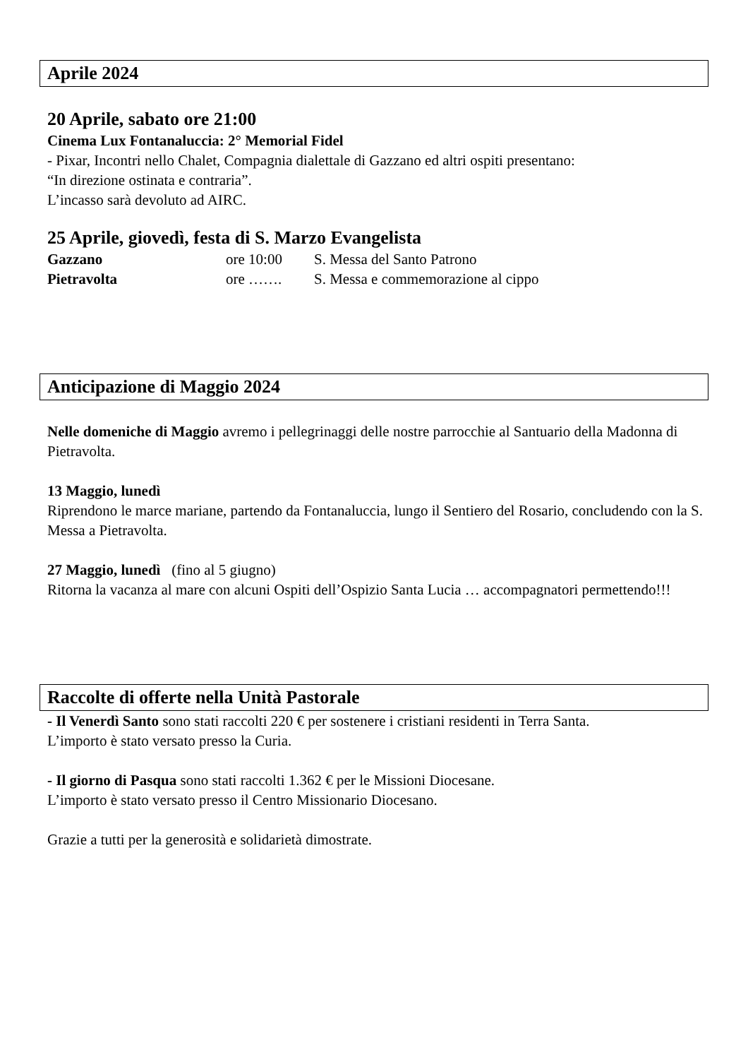Aprile 2024
20 Aprile, sabato ore 21:00
Cinema Lux Fontanaluccia: 2° Memorial Fidel
- Pixar, Incontri nello Chalet, Compagnia dialettale di Gazzano ed altri ospiti presentano:
“In direzione ostinata e contraria”.
L’incasso sarà devoluto ad AIRC.
25 Aprile, giovedì, festa di S. Marzo Evangelista
Gazzano ore 10:00 S. Messa del Santo Patrono
Pietravolta ore ……. S. Messa e commemorazione al cippo
Anticipazione di Maggio 2024
Nelle domeniche di Maggio avremo i pellegrinaggi delle nostre parrocchie al Santuario della Madonna di Pietravolta.
13 Maggio, lunedì
Riprendono le marce mariane, partendo da Fontanaluccia, lungo il Sentiero del Rosario, concludendo con la S. Messa a Pietravolta.
27 Maggio, lunedì (fino al 5 giugno)
Ritorna la vacanza al mare con alcuni Ospiti dell’Ospizio Santa Lucia … accompagnatori permettendo!!!
Raccolte di offerte nella Unità Pastorale
- Il Venerdì Santo sono stati raccolti 220 € per sostenere i cristiani residenti in Terra Santa.
L’importo è stato versato presso la Curia.
- Il giorno di Pasqua sono stati raccolti 1.362 € per le Missioni Diocesane.
L’importo è stato versato presso il Centro Missionario Diocesano.
Grazie a tutti per la generosità e solidarietà dimostrate.